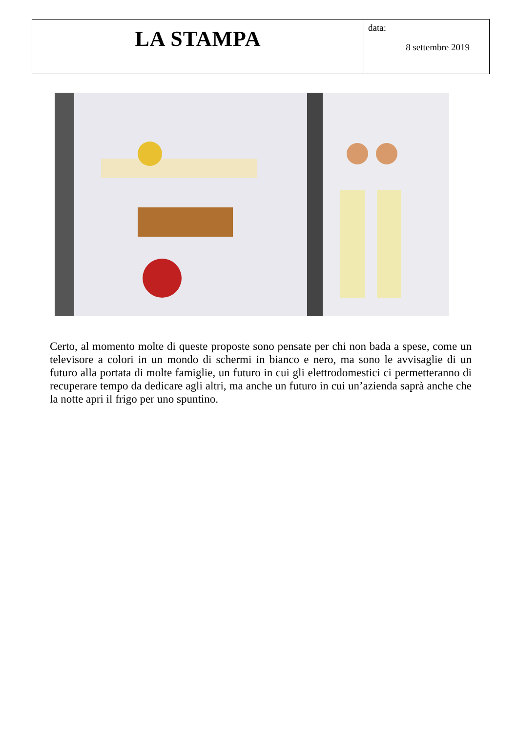| LA STAMPA | data: 8 settembre 2019 |
Certo, al momento molte di queste proposte sono pensate per chi non bada a spese, come un televisore a colori in un mondo di schermi in bianco e nero, ma sono le avvisaglie di un futuro alla portata di molte famiglie, un futuro in cui gli elettrodomestici ci permetteranno di recuperare tempo da dedicare agli altri, ma anche un futuro in cui un’azienda saprà anche che la notte apri il frigo per uno spuntino.